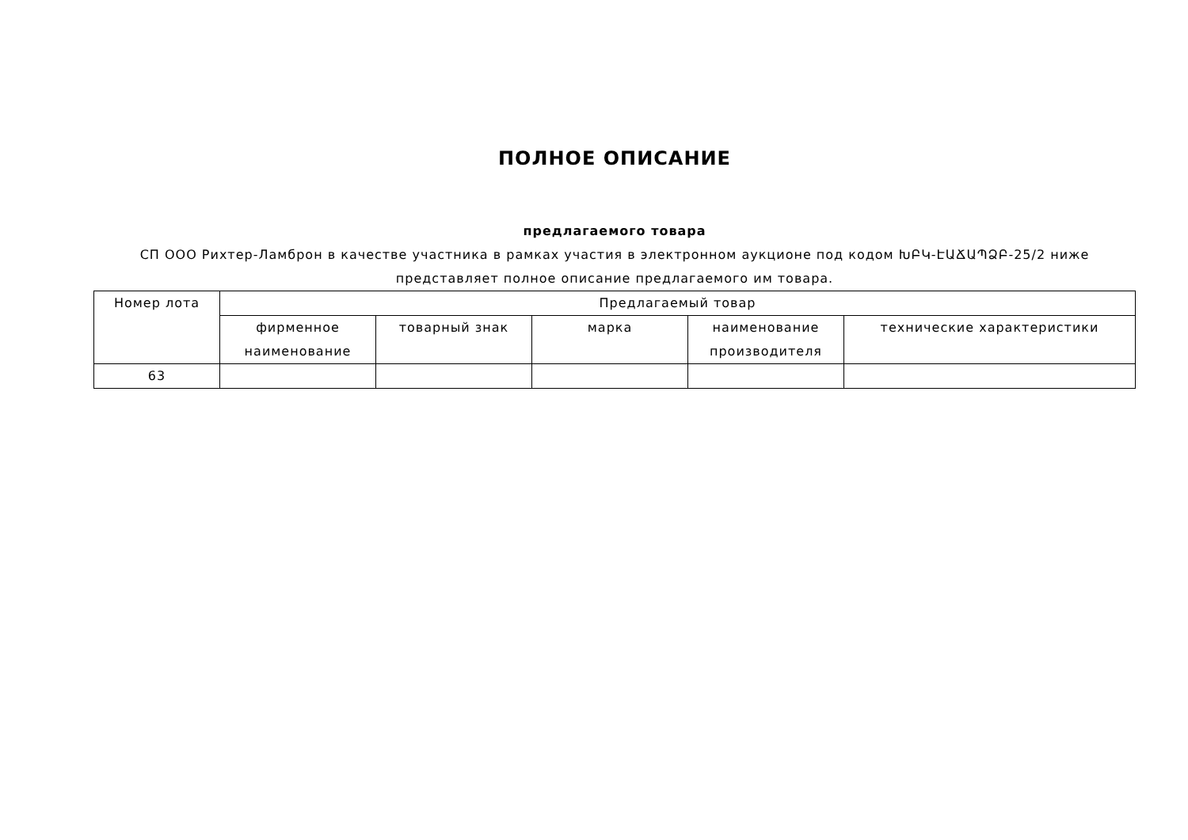ПОЛНОЕ ОПИСАНИЕ
предлагаемого товара
СП ООО Рихтер-Ламброн в качестве участника в рамках участия в электронном аукционе под кодом ԽԲԿ-ԷԱՃԱՊՁԲ-25/2 ниже представляет полное описание предлагаемого им товара.
| Номер лота | Предлагаемый товар | | | | |
| --- | --- | --- | --- | --- | --- |
| | фирменное наименование | товарный знак | марка | наименование производителя | технические характеристики |
| 63 | | | | | |